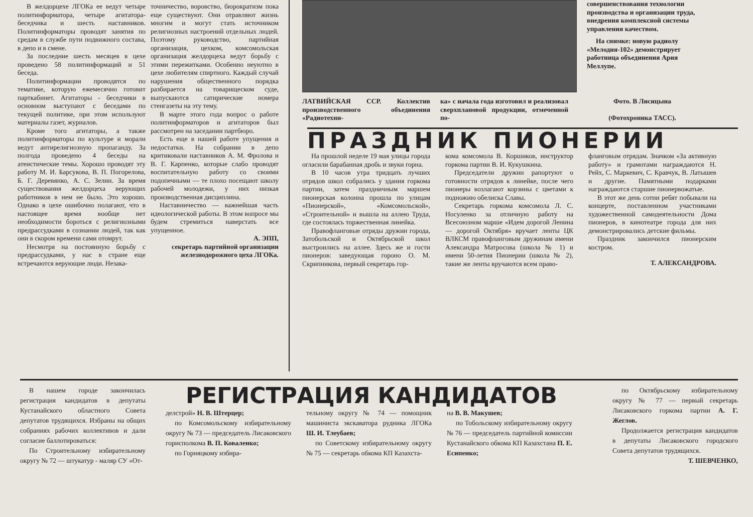В желдорцехе ЛГОКа ее ведут четыре политинформатора, четыре агитатора-беседчика и шесть наставников. Политинформаторы проводят занятия по средам в службе пути подвижного состава, в депо и в смене.
За последние шесть месяцев в цехе проведено 58 политинформаций и 51 беседа.
Политинформации проводятся по тематике, которую ежемесячно готовит парткабинет. Агитаторы - беседчики в основном выступают с беседами по текущей политике, при этом используют материалы газет, журналов.
Кроме того агитаторы, а также политинформаторы по культуре и морали ведут антирелигиозную пропаганду. За полгода проведено 4 беседы на атеистические темы. Хорошо проводят эту работу М. И. Барсукова, В. П. Погорелова, Б. Г. Деревянко, А. С. Зелин. За время существования желдорцеха верующих работников в нем не было. Это хорошо. Однако в цехе ошибочно полагают, что в настоящее время вообще нет необходимости бороться с религиозными предрассудками в сознании людей, так как они в скором времени сами отомрут.
Несмотря на постоянную борьбу с предрассудками, у нас в стране еще встречаются верующие люди. Незака-
точничество, воровство, бюрократизм пока еще существуют. Они отравляют жизнь многим и могут стать источником религиозных настроений отдельных людей. Поэтому руководство, партийная организация, цехком, комсомольская организация желдорцеха ведут борьбу с этими пережитками. Особенно неуютно в цехе любителям спиртного. Каждый случай нарушения общественного порядка разбирается на товарищеском суде, выпускаются сатирические номера стенгазеты на эту тему.
В марте этого года вопрос о работе политинформаторов и агитаторов был рассмотрен на заседании партбюро.
Есть еще в нашей работе упущения и недостатки. На собрании в депо критиковали наставников А. М. Фролова и В. Г. Карпенко, которые слабо проводят воспитательную работу со своими подопечными — те плохо посещают школу рабочей молодежи, у них низкая производственная дисциплина.
Наставничество — важнейшая часть идеологической работы. В этом вопросе мы будем стремиться наверстать все упущенное.
А. ЭПП,
секретарь партийной организации железнодорожного цеха ЛГОКа.
совершенствования технологии производства и организации труда, внедрения комплексной системы управления качеством.
На снимке: новую радиолу «Мелодия-102» демонстрирует работница объединения Ария Меллупе.
ЛАТВИЙСКАЯ ССР. Коллектив производственного объединения «Радиотехни-
ка» с начала года изготовил и реализовал сверхплановой продукции, отмеченной по-
Фото. В Лисицына
(Фотохроника ТАСС).
ПРАЗДНИК ПИОНЕРИИ
На прошлой неделе 19 мая улицы города огласили барабанная дробь и звуки горна.
В 10 часов утра тридцать лучших отрядов школ собрались у здания горкома партии, затем праздничным маршем пионерская колонна прошла по улицам «Пионерской», «Комсомольской», «Строительной» и вышла на аллею Труда, где состоялась торжественная линейка.
Правофланговые отряды дружин города, Затобольской и Октябрьской школ выстроились на аллее. Здесь же и гости пионеров: заведующая гороно О. М. Скрипникова, первый секретарь гор-
кома комсомола В. Коршиков, инструктор горкома партии В. И. Кукушкина.
Председатели дружин рапортуют о готовности отрядов к линейке, после чего пионеры возлагают корзины с цветами к подножию обелиска Славы.
Секретарь горкома комсомола Л. С. Носуленко за отличную работу на Всесоюзном марше «Идем дорогой Ленина — дорогой Октября» вручает ленты ЦК ВЛКСМ правофланговым дружинам имени Александра Матросова (школа № 1) и имени 50-летия Пионерии (школа № 2), такие же ленты вручаются всем право-
фланговым отрядам. Значком «За активную работу» и грамотами награждаются Н. Рейх, С. Маркевич, С. Кравчук, В. Латышев и другие. Памятными подарками награждаются старшие пионервожатые.
В этот же день сотни ребят побывали на концерте, поставленном участниками художественной самодеятельности Дома пионеров, в кинотеатре города для них демонстрировались детские фильмы.
Праздник закончился пионерским костром.
Т. АЛЕКСАНДРОВА.
В нашем городе закончилась регистрация кандидатов в депутаты Кустанайского областного Совета депутатов трудящихся. Избраны на общих собраниях рабочих коллективов и дали согласие баллотироваться:
По Строительному избирательному округу № 72 — штукатур - маляр СУ «От-
РЕГИСТРАЦИЯ КАНДИДАТОВ
делстрой» Н. В. Штерцер;
по Комсомольскому избирательному округу № 73 — председатель Лисаковского горисполкома В. П. Коваленко;
по Горняцкому избира-
тельному округу № 74 — помощник машиниста экскаватора рудника ЛГОКа Ш. И. Тлеубаев;
по Советскому избирательному округу № 75 — секретарь обкома КП Казахста-
на В. В. Макушев;
по Тобольскому избирательному округу № 76 — председатель партийной комиссии Кустанайского обкома КП Казахстана П. Е. Есипенко;
по Октябрьскому избирательному округу № 77 — первый секретарь Лисаковского горкома партии А. Г. Жеглов.
Продолжается регистрация кандидатов в депутаты Лисаковского городского Совета депутатов трудящихся.
Т. ШЕВЧЕНКО,